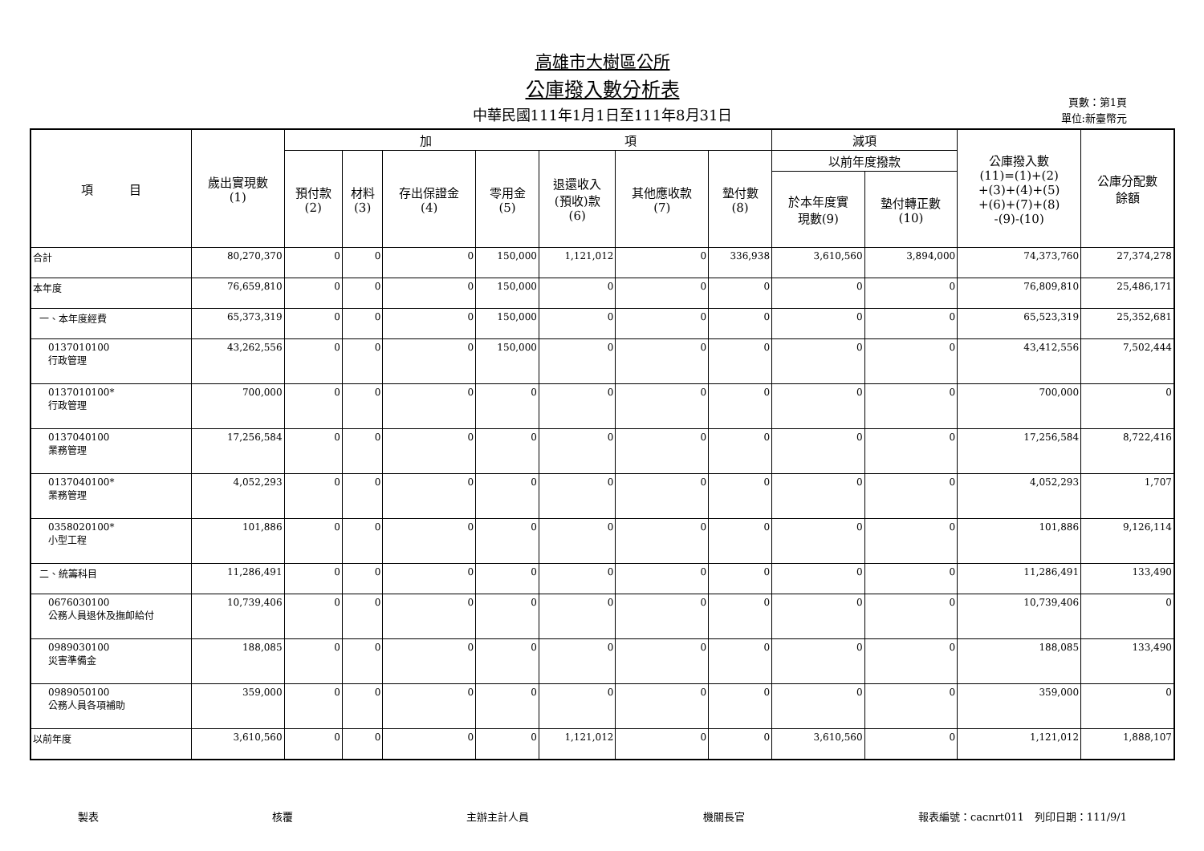高雄市大樹區公所
公庫撥入數分析表
中華民國111年1月1日至111年8月31日
頁數：第1頁
單位:新臺幣元
| 項 目 | 歲出實現數 (1) | 加 項 | | | | | | | 減項 | | 公庫撥入數 (11)=(1)+(2) +(3)+(4)+(5) +(6)+(7)+(8) -(9)-(10) | 公庫分配數 餘額 |
| --- | --- | --- | --- | --- | --- | --- | --- | --- | --- | --- | --- | --- |
| | | 預付款 (2) | 材料 (3) | 存出保證金 (4) | 零用金 (5) | 退還收入 (預收)款 (6) | 其他應收款 (7) | 墊付數 (8) | 以前年度撥款 | | | |
| | | | | | | | | | 於本年度實 現數(9) | 墊付轉正數 (10) | | |
| 合計 | 80,270,370 | 0 | 0 | 0 | 150,000 | 1,121,012 | 0 | 336,938 | 3,610,560 | 3,894,000 | 74,373,760 | 27,374,278 |
| 本年度 | 76,659,810 | 0 | 0 | 0 | 150,000 | 0 | 0 | 0 | 0 | 0 | 76,809,810 | 25,486,171 |
| 一、本年度經費 | 65,373,319 | 0 | 0 | 0 | 150,000 | 0 | 0 | 0 | 0 | 0 | 65,523,319 | 25,352,681 |
| 0137010100 行政管理 | 43,262,556 | 0 | 0 | 0 | 150,000 | 0 | 0 | 0 | 0 | 0 | 43,412,556 | 7,502,444 |
| 0137010100* 行政管理 | 700,000 | 0 | 0 | 0 | 0 | 0 | 0 | 0 | 0 | 0 | 700,000 | 0 |
| 0137040100 業務管理 | 17,256,584 | 0 | 0 | 0 | 0 | 0 | 0 | 0 | 0 | 0 | 17,256,584 | 8,722,416 |
| 0137040100* 業務管理 | 4,052,293 | 0 | 0 | 0 | 0 | 0 | 0 | 0 | 0 | 0 | 4,052,293 | 1,707 |
| 0358020100* 小型工程 | 101,886 | 0 | 0 | 0 | 0 | 0 | 0 | 0 | 0 | 0 | 101,886 | 9,126,114 |
| 二、統籌科目 | 11,286,491 | 0 | 0 | 0 | 0 | 0 | 0 | 0 | 0 | 0 | 11,286,491 | 133,490 |
| 0676030100 公務人員退休及撫卹給付 | 10,739,406 | 0 | 0 | 0 | 0 | 0 | 0 | 0 | 0 | 0 | 10,739,406 | 0 |
| 0989030100 災害準備金 | 188,085 | 0 | 0 | 0 | 0 | 0 | 0 | 0 | 0 | 0 | 188,085 | 133,490 |
| 0989050100 公務人員各項補助 | 359,000 | 0 | 0 | 0 | 0 | 0 | 0 | 0 | 0 | 0 | 359,000 | 0 |
| 以前年度 | 3,610,560 | 0 | 0 | 0 | 0 | 1,121,012 | 0 | 0 | 3,610,560 | 0 | 1,121,012 | 1,888,107 |
製表 核覆 主辦主計人員 機關長官 報表編號：cacnrt011　列印日期：111/9/1